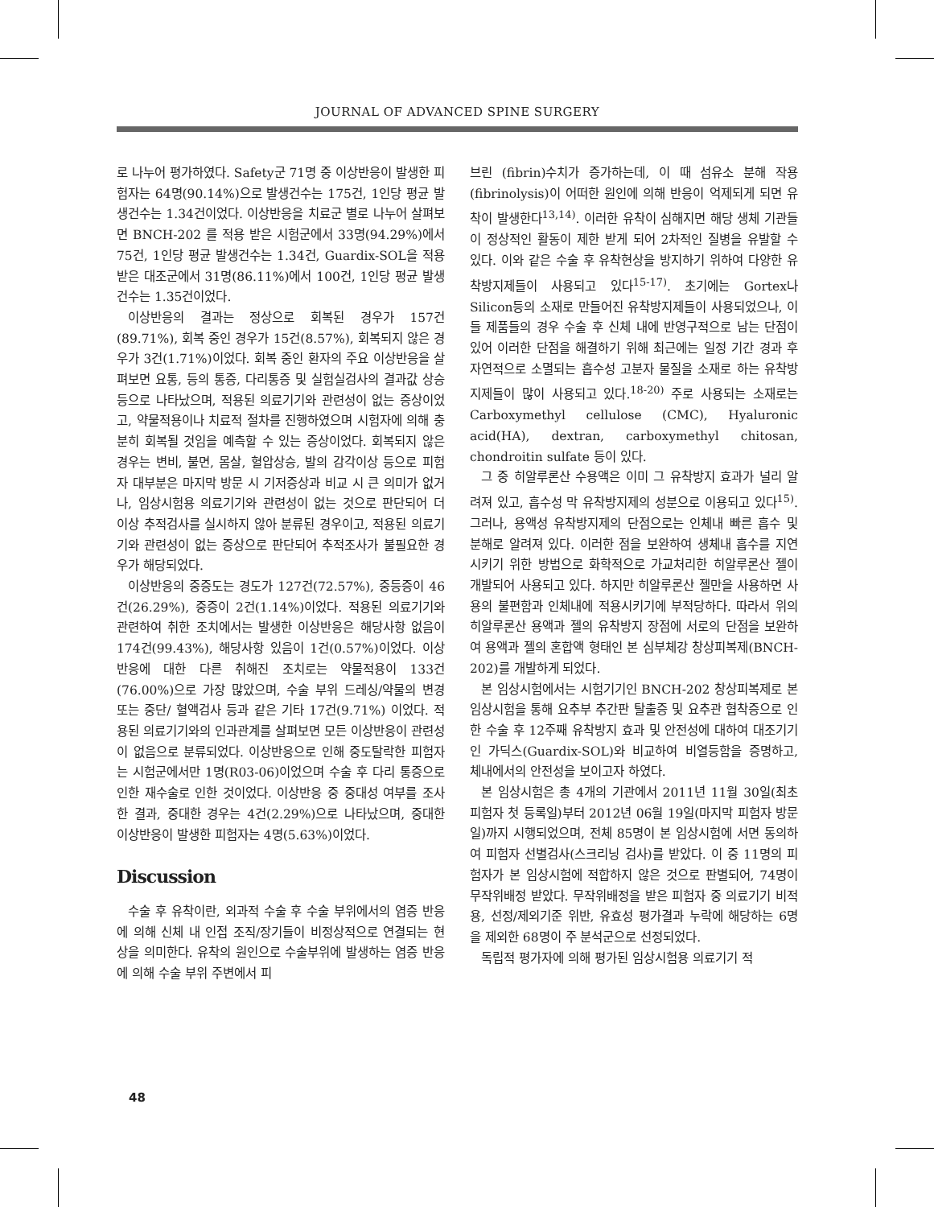JOURNAL OF ADVANCED SPINE SURGERY
로 나누어 평가하였다. Safety군 71명 중 이상반응이 발생한 피험자는 64명(90.14%)으로 발생건수는 175건, 1인당 평균 발생건수는 1.34건이었다. 이상반응을 치료군 별로 나누어 살펴보면 BNCH-202 를 적용 받은 시험군에서 33명(94.29%)에서 75건, 1인당 평균 발생건수는 1.34건, Guardix-SOL을 적용 받은 대조군에서 31명(86.11%)에서 100건, 1인당 평균 발생건수는 1.35건이었다.
이상반응의 결과는 정상으로 회복된 경우가 157건(89.71%), 회복 중인 경우가 15건(8.57%), 회복되지 않은 경우가 3건(1.71%)이었다. 회복 중인 환자의 주요 이상반응을 살펴보면 요통, 등의 통증, 다리통증 및 실험실검사의 결과값 상승 등으로 나타났으며, 적용된 의료기기와 관련성이 없는 증상이었고, 약물적용이나 치료적 절차를 진행하였으며 시험자에 의해 충분히 회복될 것임을 예측할 수 있는 증상이었다. 회복되지 않은 경우는 변비, 불면, 몸살, 혈압상승, 발의 감각이상 등으로 피험자 대부분은 마지막 방문 시 기저증상과 비교 시 큰 의미가 없거나, 임상시험용 의료기기와 관련성이 없는 것으로 판단되어 더 이상 추적검사를 실시하지 않아 분류된 경우이고, 적용된 의료기기와 관련성이 없는 증상으로 판단되어 추적조사가 불필요한 경우가 해당되었다.
이상반응의 중증도는 경도가 127건(72.57%), 중등증이 46건(26.29%), 중증이 2건(1.14%)이었다. 적용된 의료기기와 관련하여 취한 조치에서는 발생한 이상반응은 해당사항 없음이174건(99.43%), 해당사항 있음이 1건(0.57%)이었다. 이상반응에 대한 다른 취해진 조치로는 약물적용이 133건(76.00%)으로 가장 많았으며, 수술 부위 드레싱/약물의 변경 또는 중단/ 혈액검사 등과 같은 기타 17건(9.71%) 이었다. 적용된 의료기기와의 인과관계를 살펴보면 모든 이상반응이 관련성이 없음으로 분류되었다. 이상반응으로 인해 중도탈락한 피험자는 시험군에서만 1명(R03-06)이었으며 수술 후 다리 통증으로 인한 재수술로 인한 것이었다. 이상반응 중 중대성 여부를 조사한 결과, 중대한 경우는 4건(2.29%)으로 나타났으며, 중대한 이상반응이 발생한 피험자는 4명(5.63%)이었다.
Discussion
수술 후 유착이란, 외과적 수술 후 수술 부위에서의 염증 반응에 의해 신체 내 인접 조직/장기들이 비정상적으로 연결되는 현상을 의미한다. 유착의 원인으로 수술부위에 발생하는 염증 반응에 의해 수술 부위 주변에서 피
브린 (fibrin)수치가 증가하는데, 이 때 섬유소 분해 작용(fibrinolysis)이 어떠한 원인에 의해 반응이 억제되게 되면 유착이 발생한다<sup>13,14)</sup>. 이러한 유착이 심해지면 해당 생체 기관들이 정상적인 활동이 제한 받게 되어 2차적인 질병을 유발할 수 있다. 이와 같은 수술 후 유착현상을 방지하기 위하여 다양한 유착방지제들이 사용되고 있다<sup>15-17)</sup>. 초기에는 Gortex나 Silicon등의 소재로 만들어진 유착방지제들이 사용되었으나, 이들 제품들의 경우 수술 후 신체 내에 반영구적으로 남는 단점이 있어 이러한 단점을 해결하기 위해 최근에는 일정 기간 경과 후 자연적으로 소멸되는 흡수성 고분자 물질을 소재로 하는 유착방지제들이 많이 사용되고 있다.<sup>18-20)</sup> 주로 사용되는 소재로는 Carboxymethyl cellulose (CMC), Hyaluronic acid(HA), dextran, carboxymethyl chitosan, chondroitin sulfate 등이 있다.
그 중 히알루론산 수용액은 이미 그 유착방지 효과가 널리 알려져 있고, 흡수성 막 유착방지제의 성분으로 이용되고 있다<sup>15)</sup>. 그러나, 용액성 유착방지제의 단점으로는 인체내 빠른 흡수 및 분해로 알려져 있다. 이러한 점을 보완하여 생체내 흡수를 지연시키기 위한 방법으로 화학적으로 가교처리한 히알루론산 젤이 개발되어 사용되고 있다. 하지만 히알루론산 젤만을 사용하면 사용의 불편함과 인체내에 적용시키기에 부적당하다. 따라서 위의 히알루론산 용액과 젤의 유착방지 장점에 서로의 단점을 보완하여 용액과 젤의 혼합액 형태인 본 심부체강 창상피복제(BNCH-202)를 개발하게 되었다.
본 임상시험에서는 시험기기인 BNCH-202 창상피복제로 본 임상시험을 통해 요추부 추간판 탈출증 및 요추관 협착증으로 인한 수술 후 12주째 유착방지 효과 및 안전성에 대하여 대조기기인 가딕스(Guardix-SOL)와 비교하여 비열등함을 증명하고, 체내에서의 안전성을 보이고자 하였다.
본 임상시험은 총 4개의 기관에서 2011년 11월 30일(최초 피험자 첫 등록일)부터 2012년 06월 19일(마지막 피험자 방문일)까지 시행되었으며, 전체 85명이 본 임상시험에 서면 동의하여 피험자 선별검사(스크리닝 검사)를 받았다. 이 중 11명의 피험자가 본 임상시험에 적합하지 않은 것으로 판별되어, 74명이 무작위배정 받았다. 무작위배정을 받은 피험자 중 의료기기 비적용, 선정/제외기준 위반, 유효성 평가결과 누락에 해당하는 6명을 제외한 68명이 주 분석군으로 선정되었다.
독립적 평가자에 의해 평가된 임상시험용 의료기기 적
48